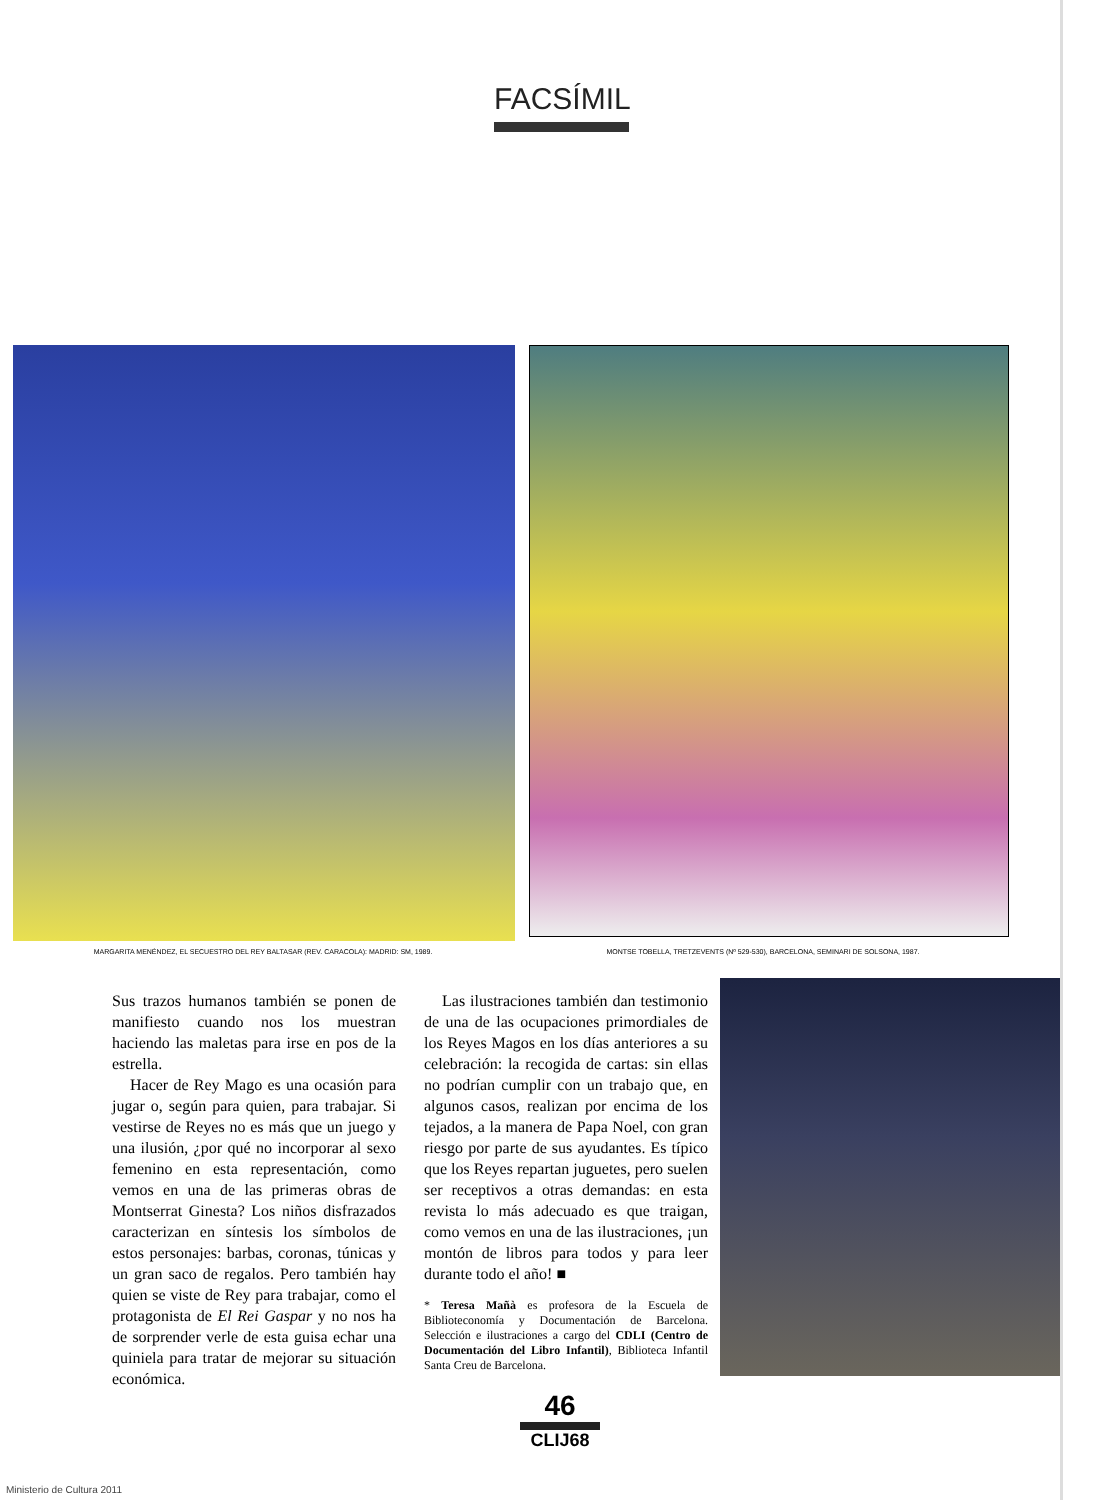FACSÍMIL
MARGARITA MENÉNDEZ, EL SECUESTRO DEL REY BALTASAR (REV. CARACOLA): MADRID: SM, 1989.
MONTSE TOBELLA, TRETZEVENTS (Nº 529-530), BARCELONA, SEMINARI DE SOLSONA, 1987.
Sus trazos humanos también se ponen de manifiesto cuando nos los muestran haciendo las maletas para irse en pos de la estrella.
Hacer de Rey Mago es una ocasión para jugar o, según para quien, para trabajar. Si vestirse de Reyes no es más que un juego y una ilusión, ¿por qué no incorporar al sexo femenino en esta representación, como vemos en una de las primeras obras de Montserrat Ginesta? Los niños disfrazados caracterizan en síntesis los símbolos de estos personajes: barbas, coronas, túnicas y un gran saco de regalos. Pero también hay quien se viste de Rey para trabajar, como el protagonista de El Rei Gaspar y no nos ha de sorprender verle de esta guisa echar una quiniela para tratar de mejorar su situación económica.
Las ilustraciones también dan testimonio de una de las ocupaciones primordiales de los Reyes Magos en los días anteriores a su celebración: la recogida de cartas: sin ellas no podrían cumplir con un trabajo que, en algunos casos, realizan por encima de los tejados, a la manera de Papa Noel, con gran riesgo por parte de sus ayudantes. Es típico que los Reyes repartan juguetes, pero suelen ser receptivos a otras demandas: en esta revista lo más adecuado es que traigan, como vemos en una de las ilustraciones, ¡un montón de libros para todos y para leer durante todo el año! ■
* Teresa Mañà es profesora de la Escuela de Biblioteconomía y Documentación de Barcelona. Selección e ilustraciones a cargo del CDLI (Centro de Documentación del Libro Infantil), Biblioteca Infantil Santa Creu de Barcelona.
46
CLIJ68
Ministerio de Cultura 2011